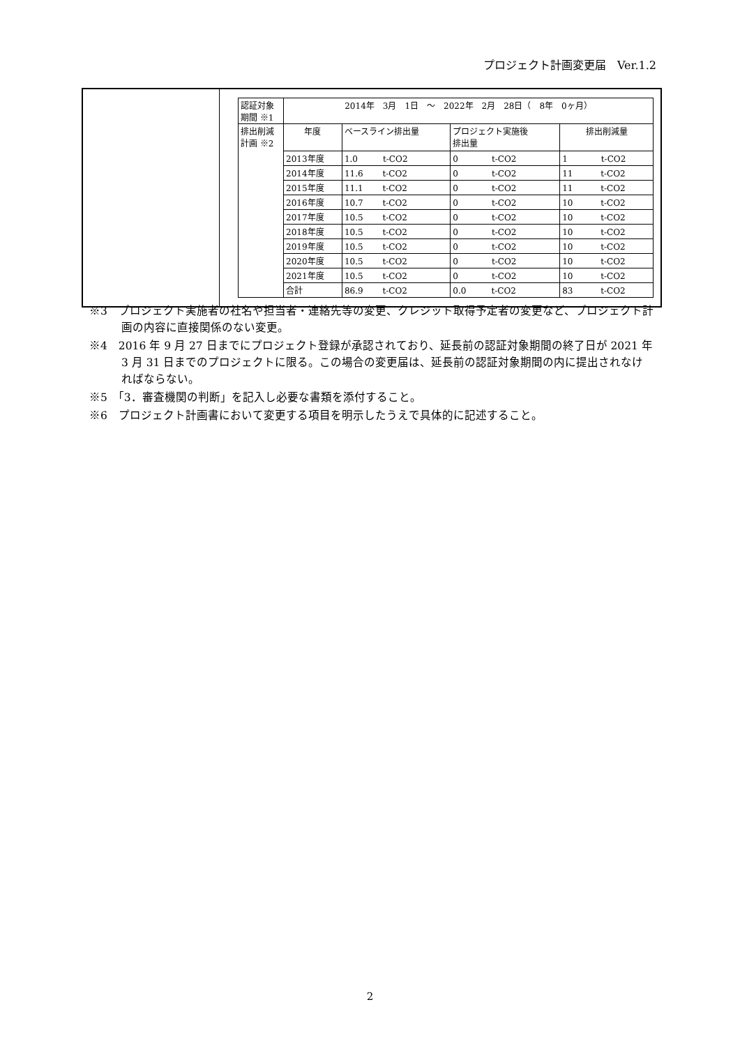プロジェクト計画変更届　Ver.1.2
| | / 認証対象 期間 ※1 / 2014年 3月 1日 ～ 2022年 2月 28日（ 8年 0ヶ月） / / / / / 排出削減 計画 ※2 / 年度 / ベースライン排出量 / プロジェクト実施後 排出量 / 排出削減量 / / / 2013年度 / 1.0 t-CO2 / 0 t-CO2 / 1 t-CO2 / / / 2014年度 / 11.6 t-CO2 / 0 t-CO2 / 11 t-CO2 / / / 2015年度 / 11.1 t-CO2 / 0 t-CO2 / 11 t-CO2 / / / 2016年度 / 10.7 t-CO2 / 0 t-CO2 / 10 t-CO2 / / / 2017年度 / 10.5 t-CO2 / 0 t-CO2 / 10 t-CO2 / / / 2018年度 / 10.5 t-CO2 / 0 t-CO2 / 10 t-CO2 / / / 2019年度 / 10.5 t-CO2 / 0 t-CO2 / 10 t-CO2 / / / 2020年度 / 10.5 t-CO2 / 0 t-CO2 / 10 t-CO2 / / / 2021年度 / 10.5 t-CO2 / 0 t-CO2 / 10 t-CO2 / / / 合計 / 86.9 t-CO2 / 0.0 t-CO2 / 83 t-CO2 / |
※3　プロジェクト実施者の社名や担当者・連絡先等の変更、クレジット取得予定者の変更など、プロジェクト計画の内容に直接関係のない変更。
※4　2016 年 9 月 27 日までにプロジェクト登録が承認されており、延長前の認証対象期間の終了日が 2021 年 3 月 31 日までのプロジェクトに限る。この場合の変更届は、延長前の認証対象期間の内に提出されなければならない。
※5　「3．審査機関の判断」を記入し必要な書類を添付すること。
※6　プロジェクト計画書において変更する項目を明示したうえで具体的に記述すること。
2